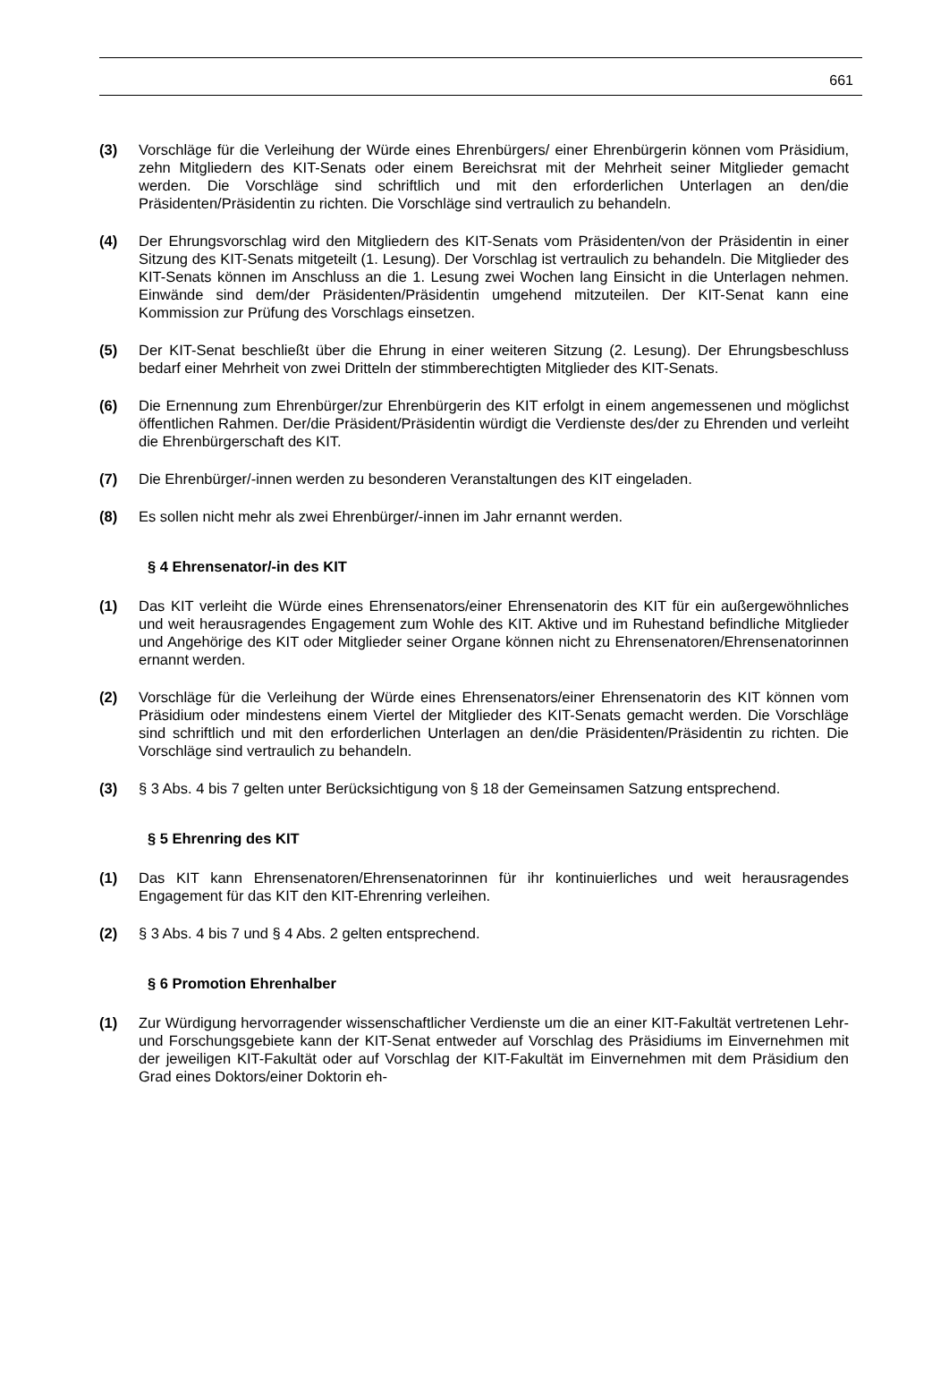661
(3) Vorschläge für die Verleihung der Würde eines Ehrenbürgers/ einer Ehrenbürgerin können vom Präsidium, zehn Mitgliedern des KIT-Senats oder einem Bereichsrat mit der Mehrheit seiner Mitglieder gemacht werden. Die Vorschläge sind schriftlich und mit den erforderlichen Unterlagen an den/die Präsidenten/Präsidentin zu richten. Die Vorschläge sind vertraulich zu behandeln.
(4) Der Ehrungsvorschlag wird den Mitgliedern des KIT-Senats vom Präsidenten/von der Präsidentin in einer Sitzung des KIT-Senats mitgeteilt (1. Lesung). Der Vorschlag ist vertraulich zu behandeln. Die Mitglieder des KIT-Senats können im Anschluss an die 1. Lesung zwei Wochen lang Einsicht in die Unterlagen nehmen. Einwände sind dem/der Präsidenten/Präsidentin umgehend mitzuteilen. Der KIT-Senat kann eine Kommission zur Prüfung des Vorschlags einsetzen.
(5) Der KIT-Senat beschließt über die Ehrung in einer weiteren Sitzung (2. Lesung). Der Ehrungsbeschluss bedarf einer Mehrheit von zwei Dritteln der stimmberechtigten Mitglieder des KIT-Senats.
(6) Die Ernennung zum Ehrenbürger/zur Ehrenbürgerin des KIT erfolgt in einem angemessenen und möglichst öffentlichen Rahmen. Der/die Präsident/Präsidentin würdigt die Verdienste des/der zu Ehrenden und verleiht die Ehrenbürgerschaft des KIT.
(7) Die Ehrenbürger/-innen werden zu besonderen Veranstaltungen des KIT eingeladen.
(8) Es sollen nicht mehr als zwei Ehrenbürger/-innen im Jahr ernannt werden.
§ 4 Ehrensenator/-in des KIT
(1) Das KIT verleiht die Würde eines Ehrensenators/einer Ehrensenatorin des KIT für ein außergewöhnliches und weit herausragendes Engagement zum Wohle des KIT. Aktive und im Ruhestand befindliche Mitglieder und Angehörige des KIT oder Mitglieder seiner Organe können nicht zu Ehrensenatoren/Ehrensenatorinnen ernannt werden.
(2) Vorschläge für die Verleihung der Würde eines Ehrensenators/einer Ehrensenatorin des KIT können vom Präsidium oder mindestens einem Viertel der Mitglieder des KIT-Senats gemacht werden. Die Vorschläge sind schriftlich und mit den erforderlichen Unterlagen an den/die Präsidenten/Präsidentin zu richten. Die Vorschläge sind vertraulich zu behandeln.
(3) § 3 Abs. 4 bis 7 gelten unter Berücksichtigung von § 18 der Gemeinsamen Satzung entsprechend.
§ 5 Ehrenring des KIT
(1) Das KIT kann Ehrensenatoren/Ehrensenatorinnen für ihr kontinuierliches und weit herausragendes Engagement für das KIT den KIT-Ehrenring verleihen.
(2) § 3 Abs. 4 bis 7 und § 4 Abs. 2 gelten entsprechend.
§ 6 Promotion Ehrenhalber
(1) Zur Würdigung hervorragender wissenschaftlicher Verdienste um die an einer KIT-Fakultät vertretenen Lehr- und Forschungsgebiete kann der KIT-Senat entweder auf Vorschlag des Präsidiums im Einvernehmen mit der jeweiligen KIT-Fakultät oder auf Vorschlag der KIT-Fakultät im Einvernehmen mit dem Präsidium den Grad eines Doktors/einer Doktorin eh-